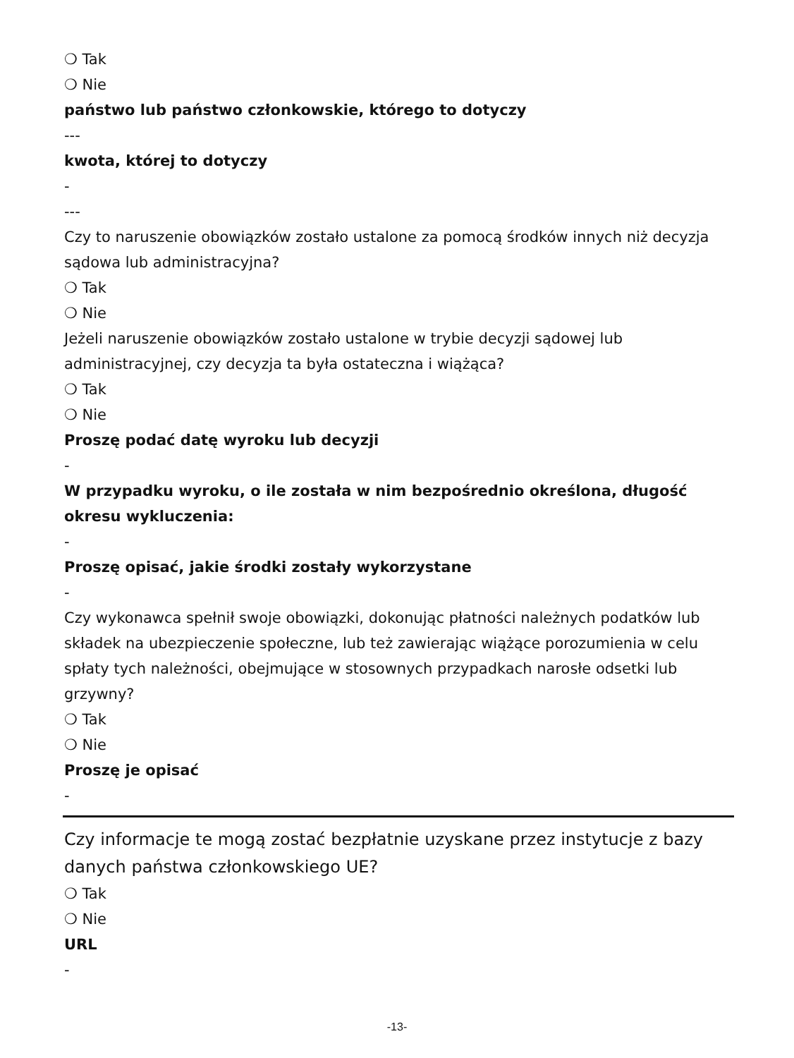❍ Tak
❍ Nie
państwo lub państwo członkowskie, którego to dotyczy
---
kwota, której to dotyczy
-
---
Czy to naruszenie obowiązków zostało ustalone za pomocą środków innych niż decyzja sądowa lub administracyjna?
❍ Tak
❍ Nie
Jeżeli naruszenie obowiązków zostało ustalone w trybie decyzji sądowej lub administracyjnej, czy decyzja ta była ostateczna i wiążąca?
❍ Tak
❍ Nie
Proszę podać datę wyroku lub decyzji
-
W przypadku wyroku, o ile została w nim bezpośrednio określona, długość okresu wykluczenia:
-
Proszę opisać, jakie środki zostały wykorzystane
-
Czy wykonawca spełnił swoje obowiązki, dokonując płatności należnych podatków lub składek na ubezpieczenie społeczne, lub też zawierając wiążące porozumienia w celu spłaty tych należności, obejmujące w stosownych przypadkach narosłe odsetki lub grzywny?
❍ Tak
❍ Nie
Proszę je opisać
-
Czy informacje te mogą zostać bezpłatnie uzyskane przez instytucje z bazy danych państwa członkowskiego UE?
❍ Tak
❍ Nie
URL
-
-13-